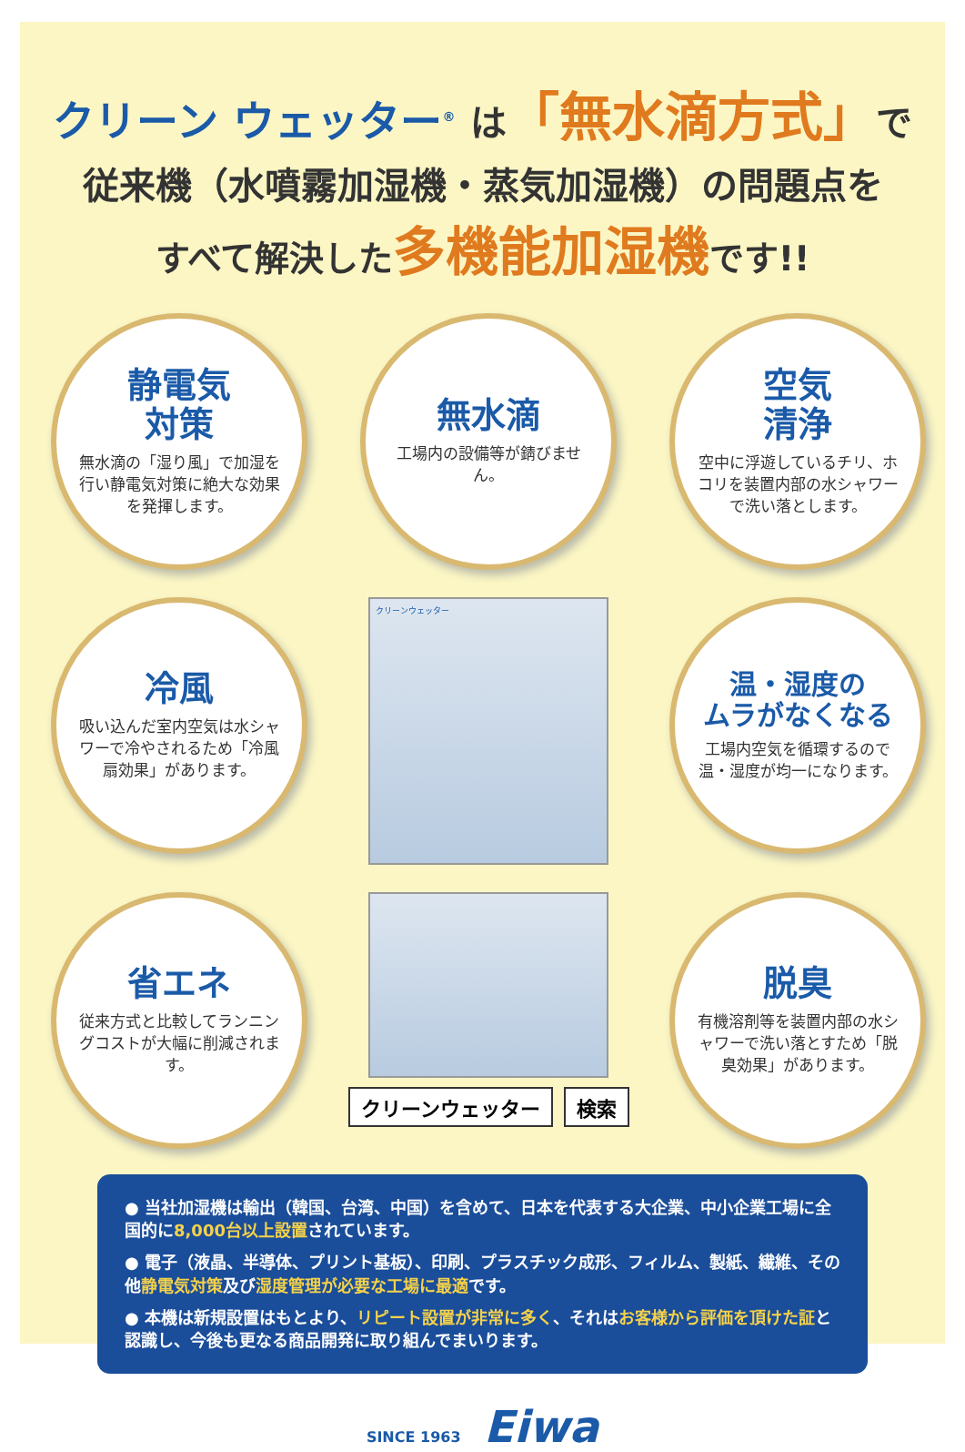クリーン ウェッター<sup>®</sup> は「無水滴方式」で
従来機（水噴霧加湿機・蒸気加湿機）の問題点を
すべて解決した多機能加湿機です!!
静電気
対策
無水滴の「湿り風」で加湿を行い静電気対策に絶大な効果を発揮します。
無水滴
工場内の設備等が錆びません。
空気
清浄
空中に浮遊しているチリ、ホコリを装置内部の水シャワーで洗い落とします。
冷風
吸い込んだ室内空気は水シャワーで冷やされるため「冷風扇効果」があります。
クリーンウェッター
温・湿度の
ムラがなくなる
工場内空気を循環するので温・湿度が均一になります。
省エネ
従来方式と比較してランニングコストが大幅に削減されます。
クリーンウェッター 検索
脱臭
有機溶剤等を装置内部の水シャワーで洗い落とすため「脱臭効果」があります。
● 当社加湿機は輸出（韓国、台湾、中国）を含めて、日本を代表する大企業、中小企業工場に全国的に8,000台以上設置されています。
● 電子（液晶、半導体、プリント基板）、印刷、プラスチック成形、フィルム、製紙、繊維、その他静電気対策及び湿度管理が必要な工場に最適です。
● 本機は新規設置はもとより、リピート設置が非常に多く、それはお客様から評価を頂けた証と認識し、今後も更なる商品開発に取り組んでまいります。
SINCE 1963 Eiwa